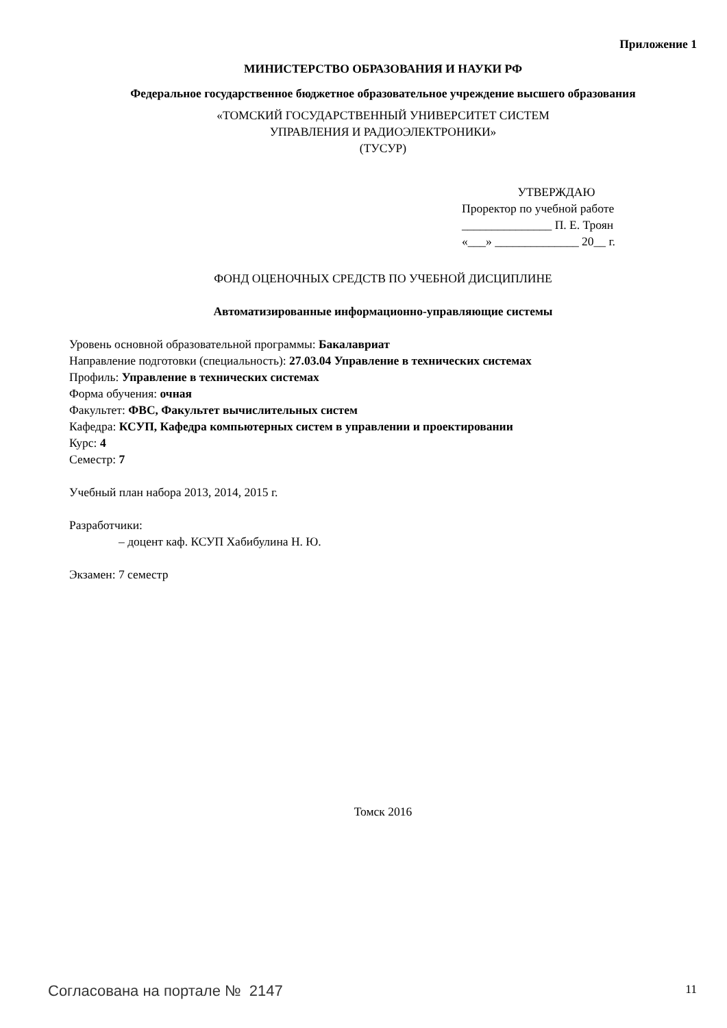Приложение 1
МИНИСТЕРСТВО ОБРАЗОВАНИЯ И НАУКИ РФ
Федеральное государственное бюджетное образовательное учреждение высшего образования
«ТОМСКИЙ ГОСУДАРСТВЕННЫЙ УНИВЕРСИТЕТ СИСТЕМ
УПРАВЛЕНИЯ И РАДИОЭЛЕКТРОНИКИ»
(ТУСУР)
УТВЕРЖДАЮ
Проректор по учебной работе
_______________ П. Е. Троян
«___» ______________ 20__ г.
ФОНД ОЦЕНОЧНЫХ СРЕДСТВ ПО УЧЕБНОЙ ДИСЦИПЛИНЕ
Автоматизированные информационно-управляющие системы
Уровень основной образовательной программы: Бакалавриат
Направление подготовки (специальность): 27.03.04 Управление в технических системах
Профиль: Управление в технических системах
Форма обучения: очная
Факультет: ФВС, Факультет вычислительных систем
Кафедра: КСУП, Кафедра компьютерных систем в управлении и проектировании
Курс: 4
Семестр: 7
Учебный план набора 2013, 2014, 2015 г.
Разработчики:
– доцент каф. КСУП Хабибулина Н. Ю.
Экзамен: 7 семестр
Томск 2016
Согласована на портале № 2147 11